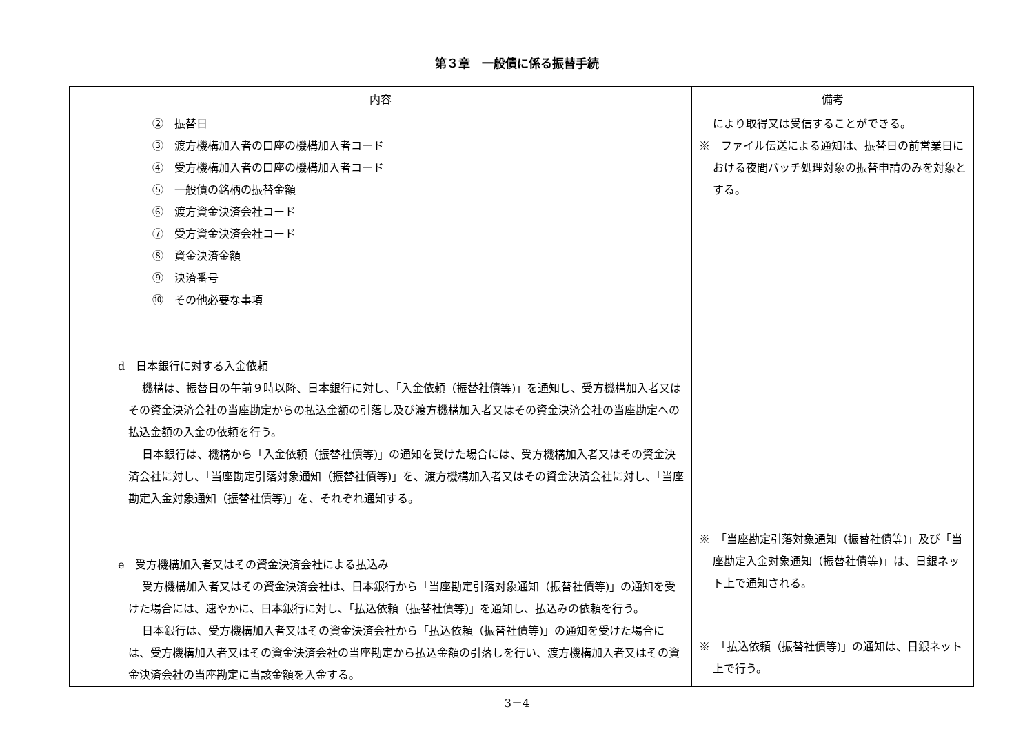第３章　一般債に係る振替手続
| 内容 | 備考 |
| --- | --- |
| ② 振替日 ③ 渡方機構加入者の口座の機構加入者コード ④ 受方機構加入者の口座の機構加入者コード ⑤ 一般債の銘柄の振替金額 ⑥ 渡方資金決済会社コード ⑦ 受方資金決済会社コード ⑧ 資金決済金額 ⑨ 決済番号 ⑩ その他必要な事項 d 日本銀行に対する入金依頼 機構は、振替日の午前９時以降、日本銀行に対し、「入金依頼（振替社債等)」を通知し、受方機構加入者又はその資金決済会社の当座勘定からの払込金額の引落し及び渡方機構加入者又はその資金決済会社の当座勘定への払込金額の入金の依頼を行う。 日本銀行は、機構から「入金依頼（振替社債等)」の通知を受けた場合には、受方機構加入者又はその資金決済会社に対し、「当座勘定引落対象通知（振替社債等)」を、渡方機構加入者又はその資金決済会社に対し、「当座勘定入金対象通知（振替社債等)」を、それぞれ通知する。 e 受方機構加入者又はその資金決済会社による払込み 受方機構加入者又はその資金決済会社は、日本銀行から「当座勘定引落対象通知（振替社債等)」の通知を受けた場合には、速やかに、日本銀行に対し、「払込依頼（振替社債等)」を通知し、払込みの依頼を行う。 日本銀行は、受方機構加入者又はその資金決済会社から「払込依頼（振替社債等)」の通知を受けた場合には、受方機構加入者又はその資金決済会社の当座勘定から払込金額の引落しを行い、渡方機構加入者又はその資金決済会社の当座勘定に当該金額を入金する。 | により取得又は受信することができる。 ※ ファイル伝送による通知は、振替日の前営業日における夜間バッチ処理対象の振替申請のみを対象とする。 ※ 「当座勘定引落対象通知（振替社債等)」及び「当座勘定入金対象通知（振替社債等)」は、日銀ネット上で通知される。 ※ 「払込依頼（振替社債等)」の通知は、日銀ネット上で行う。 |
3－4